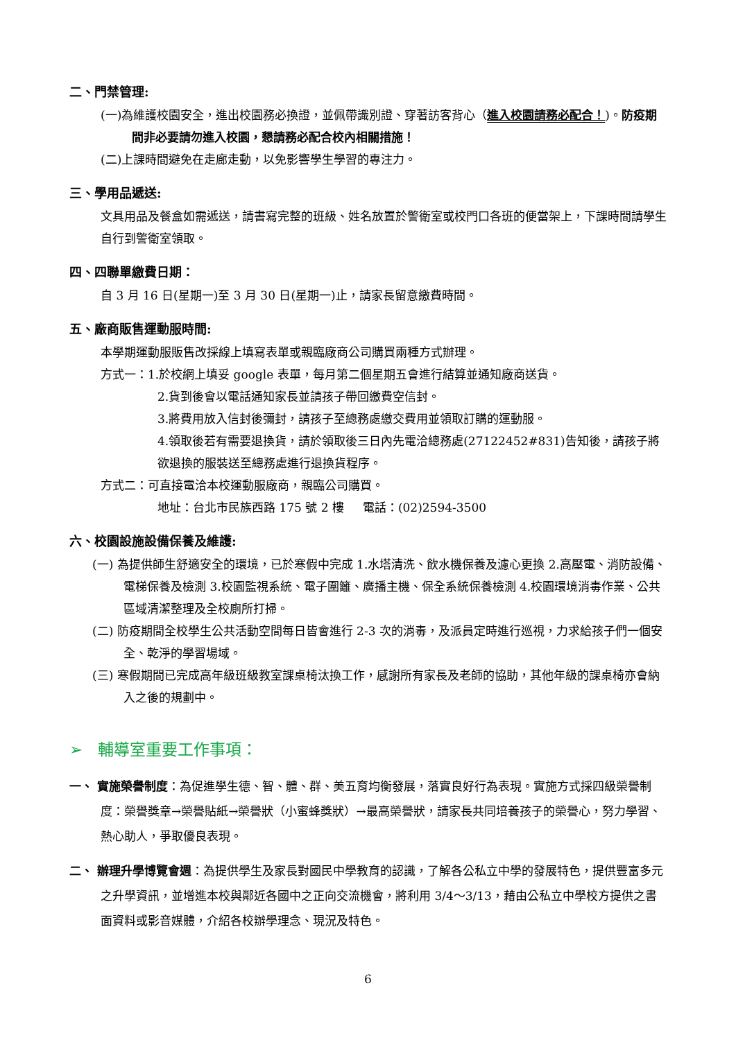二、門禁管理:
(一)為維護校園安全，進出校園務必換證，並佩帶識別證、穿著訪客背心（進入校園請務必配合！)。防疫期間非必要請勿進入校園，懇請務必配合校內相關措施！
(二)上課時間避免在走廊走動，以免影響學生學習的專注力。
三、學用品遞送:
文具用品及餐盒如需遞送，請書寫完整的班級、姓名放置於警衛室或校門口各班的便當架上，下課時間請學生自行到警衛室領取。
四、四聯單繳費日期：
自 3 月 16 日(星期一)至 3 月 30 日(星期一)止，請家長留意繳費時間。
五、廠商販售運動服時間:
本學期運動服販售改採線上填寫表單或親臨廠商公司購買兩種方式辦理。
方式一：1.於校網上填妥 google 表單，每月第二個星期五會進行結算並通知廠商送貨。
2.貨到後會以電話通知家長並請孩子帶回繳費空信封。
3.將費用放入信封後彌封，請孩子至總務處繳交費用並領取訂購的運動服。
4.領取後若有需要退換貨，請於領取後三日內先電洽總務處(27122452#831)告知後，請孩子將欲退換的服裝送至總務處進行退換貨程序。
方式二：可直接電洽本校運動服廠商，親臨公司購買。
地址：台北市民族西路 175 號 2 樓 電話：(02)2594-3500
六、校園設施設備保養及維護:
(一) 為提供師生舒適安全的環境，已於寒假中完成 1.水塔清洗、飲水機保養及濾心更換 2.高壓電、消防設備、電梯保養及檢測 3.校園監視系統、電子圍籬、廣播主機、保全系統保養檢測 4.校園環境消毒作業、公共區域清潔整理及全校廁所打掃。
(二) 防疫期間全校學生公共活動空間每日皆會進行 2-3 次的消毒，及派員定時進行巡視，力求給孩子們一個安全、乾淨的學習場域。
(三) 寒假期間已完成高年級班級教室課桌椅汰換工作，感謝所有家長及老師的協助，其他年級的課桌椅亦會納入之後的規劃中。
➢ 輔導室重要工作事項：
一、 實施榮譽制度：為促進學生德、智、體、群、美五育均衡發展，落實良好行為表現。實施方式採四級榮譽制度：榮譽獎章→榮譽貼紙→榮譽狀（小蜜蜂獎狀）→最高榮譽狀，請家長共同培養孩子的榮譽心，努力學習、熱心助人，爭取優良表現。
二、 辦理升學博覽會週：為提供學生及家長對國民中學教育的認識，了解各公私立中學的發展特色，提供豐富多元之升學資訊，並增進本校與鄰近各國中之正向交流機會，將利用 3/4～3/13，藉由公私立中學校方提供之書面資料或影音媒體，介紹各校辦學理念、現況及特色。
6